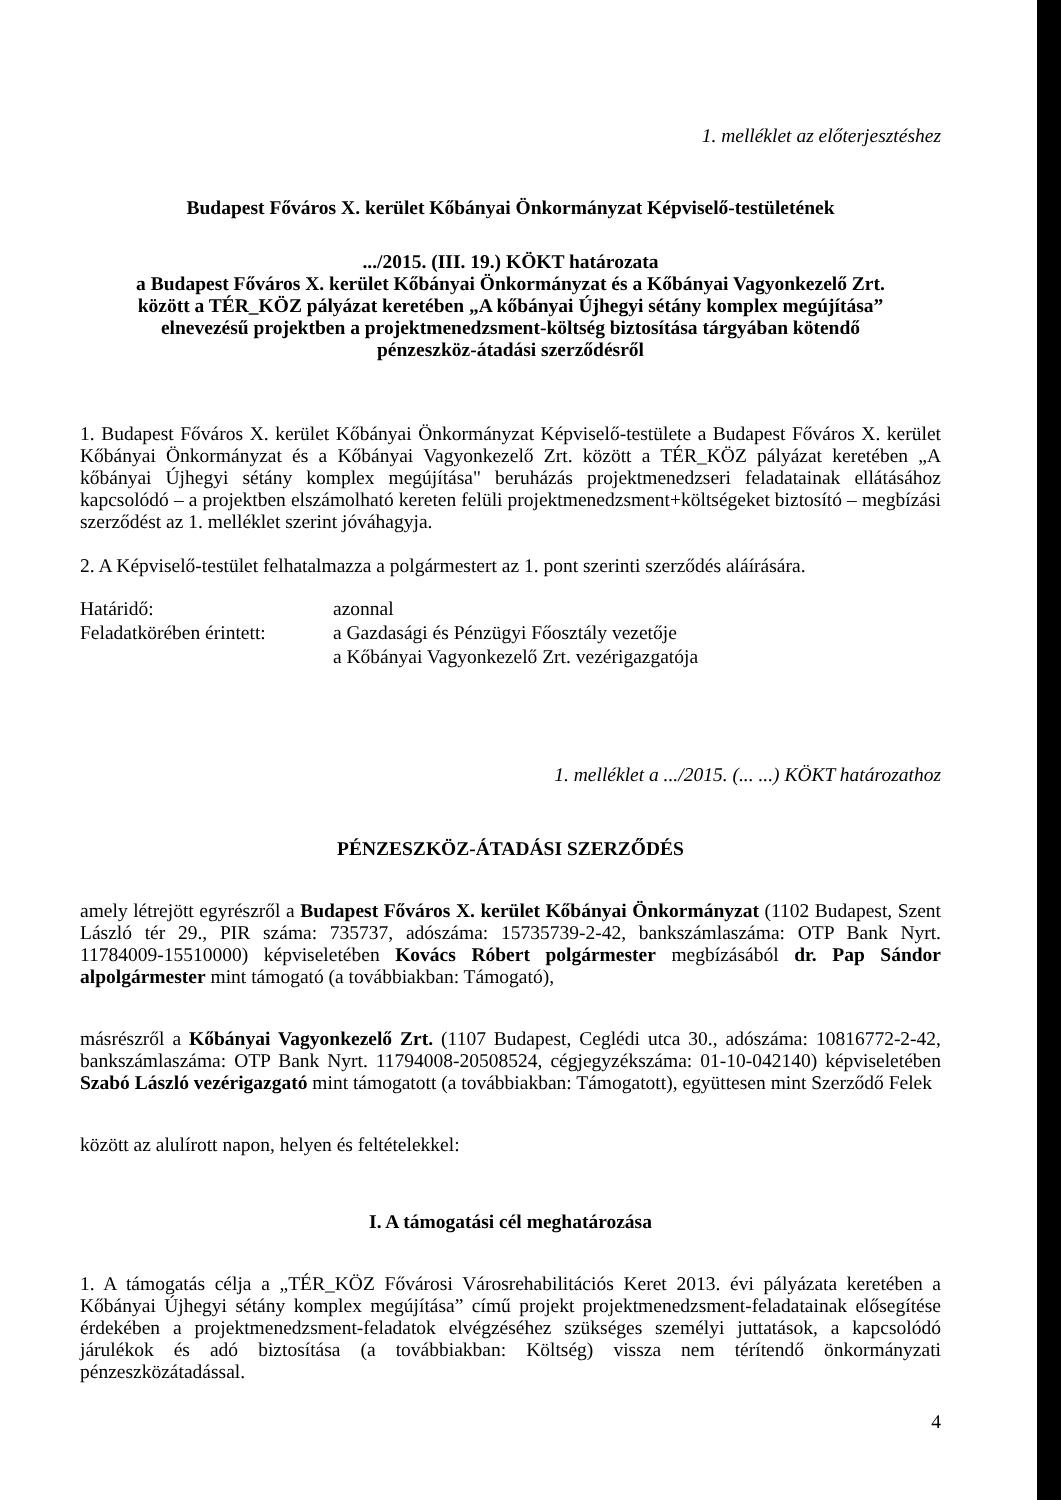1. melléklet az előterjesztéshez
Budapest Főváros X. kerület Kőbányai Önkormányzat Képviselő-testületének
.../2015. (III. 19.) KÖKT határozata
a Budapest Főváros X. kerület Kőbányai Önkormányzat és a Kőbányai Vagyonkezelő Zrt.
között a TÉR_KÖZ pályázat keretében „A kőbányai Újhegyi sétány komplex megújítása”
elnevezésű projektben a projektmenedzsment-költség biztosítása tárgyában kötendő
pénzeszköz-átadási szerződésről
1. Budapest Főváros X. kerület Kőbányai Önkormányzat Képviselő-testülete a Budapest Főváros X. kerület Kőbányai Önkormányzat és a Kőbányai Vagyonkezelő Zrt. között a TÉR_KÖZ pályázat keretében „A kőbányai Újhegyi sétány komplex megújítása" beruházás projektmenedzseri feladatainak ellátásához kapcsolódó – a projektben elszámolható kereten felüli projektmenedzsment+költségeket biztosító – megbízási szerződést az 1. melléklet szerint jóváhagyja.
2. A Képviselő-testület felhatalmazza a polgármestert az 1. pont szerinti szerződés aláírására.
| Határidő: | azonnal |
| Feladatkörében érintett: | a Gazdasági és Pénzügyi Főosztály vezetője a Kőbányai Vagyonkezelő Zrt. vezérigazgatója |
1. melléklet a .../2015. (... ...) KÖKT határozathoz
PÉNZESZKÖZ-ÁTADÁSI SZERZŐDÉS
amely létrejött egyrészről a Budapest Főváros X. kerület Kőbányai Önkormányzat (1102 Budapest, Szent László tér 29., PIR száma: 735737, adószáma: 15735739-2-42, bankszámlaszáma: OTP Bank Nyrt. 11784009-15510000) képviseletében Kovács Róbert polgármester megbízásából dr. Pap Sándor alpolgármester mint támogató (a továbbiakban: Támogató),
másrészről a Kőbányai Vagyonkezelő Zrt. (1107 Budapest, Ceglédi utca 30., adószáma: 10816772-2-42, bankszámlaszáma: OTP Bank Nyrt. 11794008-20508524, cégjegyzékszáma: 01-10-042140) képviseletében Szabó László vezérigazgató mint támogatott (a továbbiakban: Támogatott), együttesen mint Szerződő Felek
között az alulírott napon, helyen és feltételekkel:
I. A támogatási cél meghatározása
1. A támogatás célja a „TÉR_KÖZ Fővárosi Városrehabilitációs Keret 2013. évi pályázata keretében a Kőbányai Újhegyi sétány komplex megújítása” című projekt projektmenedzsment-feladatainak elősegítése érdekében a projektmenedzsment-feladatok elvégzéséhez szükséges személyi juttatások, a kapcsolódó járulékok és adó biztosítása (a továbbiakban: Költség) vissza nem térítendő önkormányzati pénzeszközátadással.
4